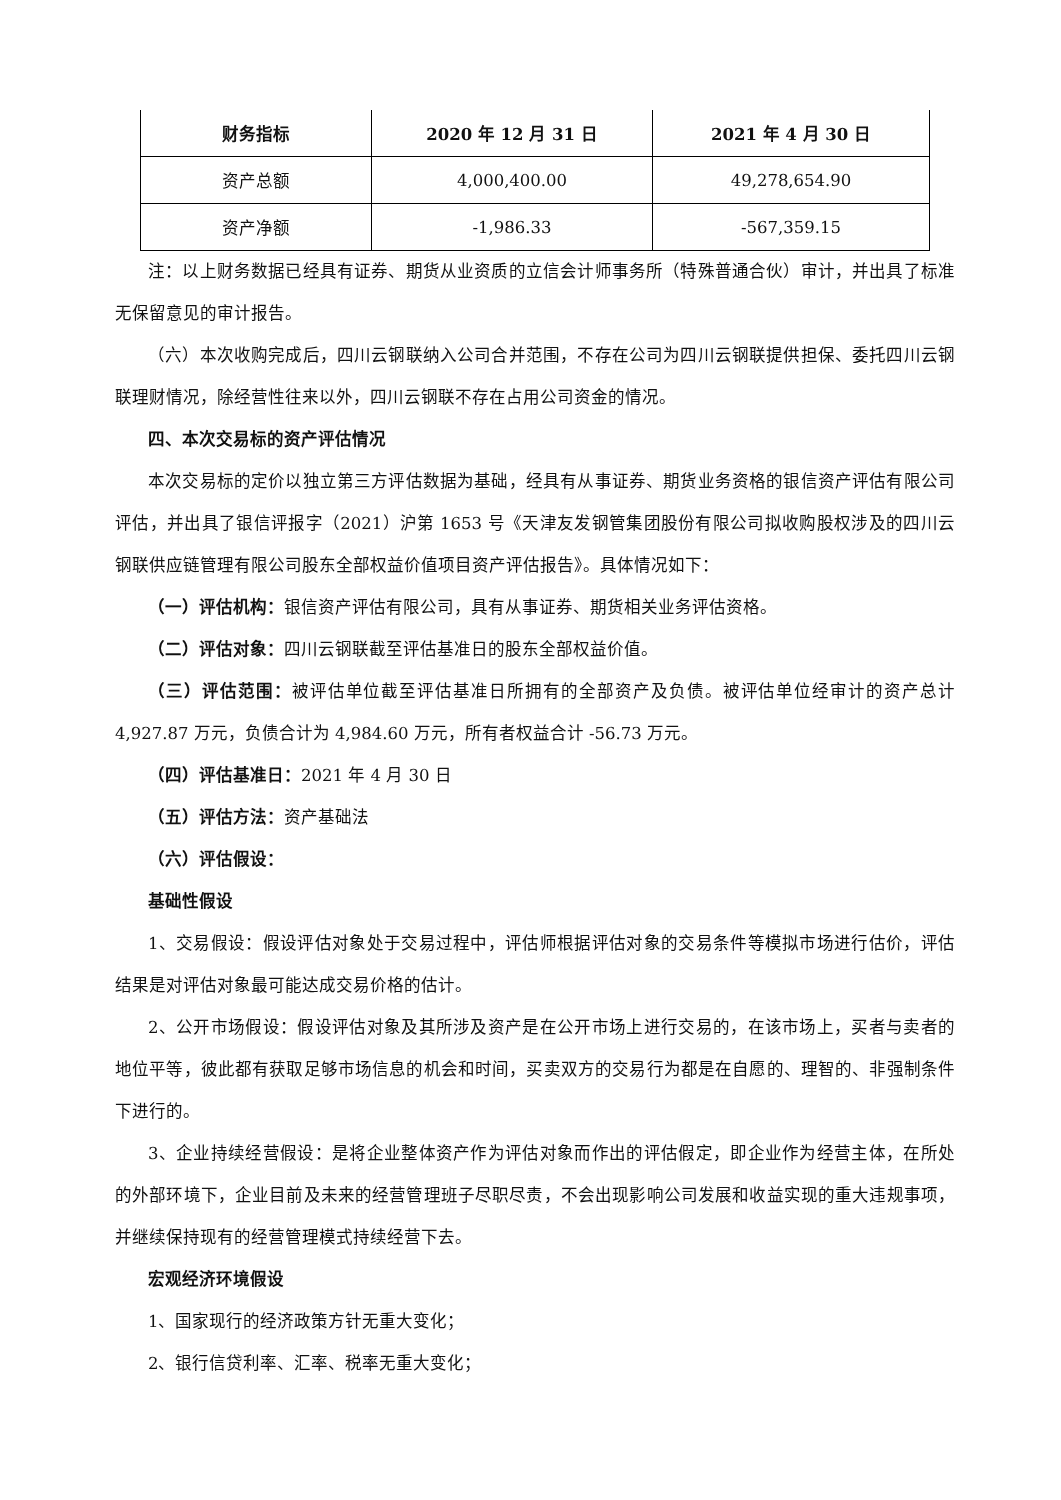| 财务指标 | 2020 年 12 月 31 日 | 2021 年 4 月 30 日 |
| --- | --- | --- |
| 资产总额 | 4,000,400.00 | 49,278,654.90 |
| 资产净额 | -1,986.33 | -567,359.15 |
注：以上财务数据已经具有证券、期货从业资质的立信会计师事务所（特殊普通合伙）审计，并出具了标准无保留意见的审计报告。
（六）本次收购完成后，四川云钢联纳入公司合并范围，不存在公司为四川云钢联提供担保、委托四川云钢联理财情况，除经营性往来以外，四川云钢联不存在占用公司资金的情况。
四、本次交易标的资产评估情况
本次交易标的定价以独立第三方评估数据为基础，经具有从事证券、期货业务资格的银信资产评估有限公司评估，并出具了银信评报字（2021）沪第 1653 号《天津友发钢管集团股份有限公司拟收购股权涉及的四川云钢联供应链管理有限公司股东全部权益价值项目资产评估报告》。具体情况如下：
（一）评估机构：银信资产评估有限公司，具有从事证券、期货相关业务评估资格。
（二）评估对象：四川云钢联截至评估基准日的股东全部权益价值。
（三）评估范围：被评估单位截至评估基准日所拥有的全部资产及负债。被评估单位经审计的资产总计 4,927.87 万元，负债合计为 4,984.60 万元，所有者权益合计 -56.73 万元。
（四）评估基准日：2021 年 4 月 30 日
（五）评估方法：资产基础法
（六）评估假设：
基础性假设
1、交易假设：假设评估对象处于交易过程中，评估师根据评估对象的交易条件等模拟市场进行估价，评估结果是对评估对象最可能达成交易价格的估计。
2、公开市场假设：假设评估对象及其所涉及资产是在公开市场上进行交易的，在该市场上，买者与卖者的地位平等，彼此都有获取足够市场信息的机会和时间，买卖双方的交易行为都是在自愿的、理智的、非强制条件下进行的。
3、企业持续经营假设：是将企业整体资产作为评估对象而作出的评估假定，即企业作为经营主体，在所处的外部环境下，企业目前及未来的经营管理班子尽职尽责，不会出现影响公司发展和收益实现的重大违规事项，并继续保持现有的经营管理模式持续经营下去。
宏观经济环境假设
1、国家现行的经济政策方针无重大变化；
2、银行信贷利率、汇率、税率无重大变化；